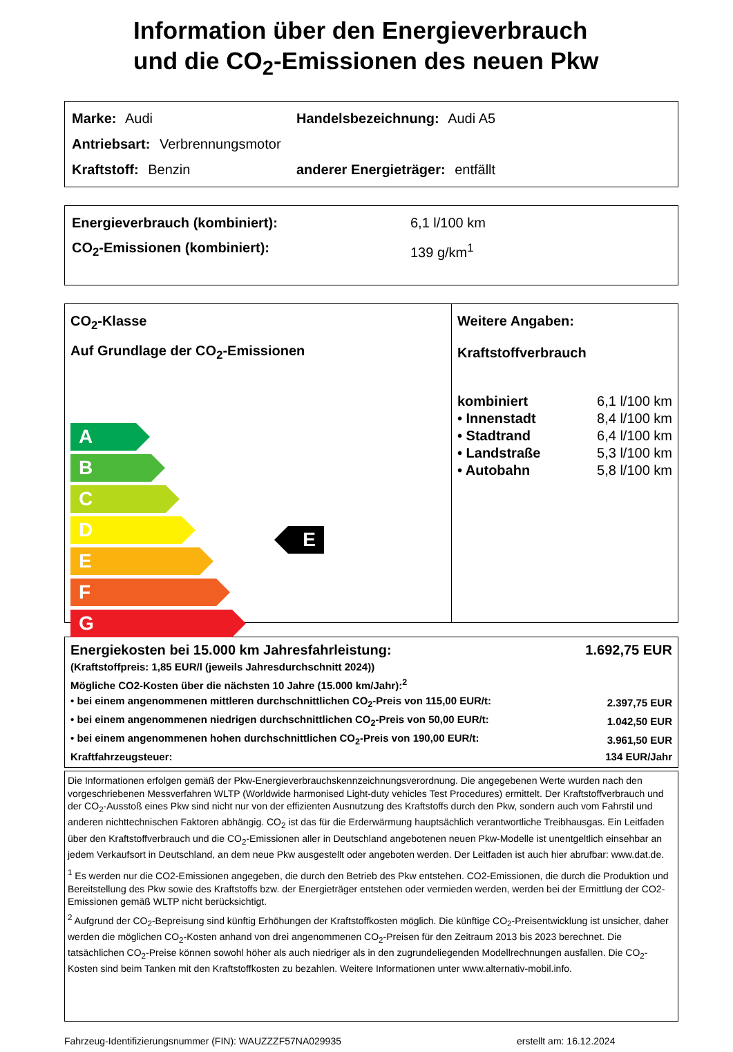Information über den Energieverbrauch
und die CO<sub>2</sub>-Emissionen des neuen Pkw
Marke: Audi Handelsbezeichnung: Audi A5
Antriebsart: Verbrennungsmotor
Kraftstoff: Benzin anderer Energieträger: entfällt
| Energieverbrauch (kombiniert): | 6,1 l/100 km |
| CO<sub>2</sub>-Emissionen (kombiniert): | 139 g/km<sup>1</sup> |
CO<sub>2</sub>-Klasse
Auf Grundlage der CO<sub>2</sub>-Emissionen
A
B
C
D
E
F
G
E
Weitere Angaben:
Kraftstoffverbrauch
| kombiniert | 6,1 l/100 km |
| • Innenstadt | 8,4 l/100 km |
| • Stadtrand | 6,4 l/100 km |
| • Landstraße | 5,3 l/100 km |
| • Autobahn | 5,8 l/100 km |
| Energiekosten bei 15.000 km Jahresfahrleistung: | 1.692,75 EUR |
| (Kraftstoffpreis: 1,85 EUR/l (jeweils Jahresdurchschnitt 2024)) | |
| Mögliche CO2-Kosten über die nächsten 10 Jahre (15.000 km/Jahr):<sup>2</sup> | |
| • bei einem angenommenen mittleren durchschnittlichen CO<sub>2</sub>-Preis von 115,00 EUR/t: | 2.397,75 EUR |
| • bei einem angenommenen niedrigen durchschnittlichen CO<sub>2</sub>-Preis von 50,00 EUR/t: | 1.042,50 EUR |
| • bei einem angenommenen hohen durchschnittlichen CO<sub>2</sub>-Preis von 190,00 EUR/t: | 3.961,50 EUR |
| Kraftfahrzeugsteuer: | 134 EUR/Jahr |
Die Informationen erfolgen gemäß der Pkw-Energieverbrauchskennzeichnungsverordnung. Die angegebenen Werte wurden nach den vorgeschriebenen Messverfahren WLTP (Worldwide harmonised Light-duty vehicles Test Procedures) ermittelt. Der Kraftstoffverbrauch und der CO<sub>2</sub>-Ausstoß eines Pkw sind nicht nur von der effizienten Ausnutzung des Kraftstoffs durch den Pkw, sondern auch vom Fahrstil und anderen nichttechnischen Faktoren abhängig. CO<sub>2</sub> ist das für die Erderwärmung hauptsächlich verantwortliche Treibhausgas. Ein Leitfaden über den Kraftstoffverbrauch und die CO<sub>2</sub>-Emissionen aller in Deutschland angebotenen neuen Pkw-Modelle ist unentgeltlich einsehbar an jedem Verkaufsort in Deutschland, an dem neue Pkw ausgestellt oder angeboten werden. Der Leitfaden ist auch hier abrufbar: www.dat.de.
<sup>1</sup> Es werden nur die CO2-Emissionen angegeben, die durch den Betrieb des Pkw entstehen. CO2-Emissionen, die durch die Produktion und Bereitstellung des Pkw sowie des Kraftstoffs bzw. der Energieträger entstehen oder vermieden werden, werden bei der Ermittlung der CO2-Emissionen gemäß WLTP nicht berücksichtigt.
<sup>2</sup> Aufgrund der CO<sub>2</sub>-Bepreisung sind künftig Erhöhungen der Kraftstoffkosten möglich. Die künftige CO<sub>2</sub>-Preisentwicklung ist unsicher, daher werden die möglichen CO<sub>2</sub>-Kosten anhand von drei angenommenen CO<sub>2</sub>-Preisen für den Zeitraum 2013 bis 2023 berechnet. Die tatsächlichen CO<sub>2</sub>-Preise können sowohl höher als auch niedriger als in den zugrundeliegenden Modellrechnungen ausfallen. Die CO<sub>2</sub>-Kosten sind beim Tanken mit den Kraftstoffkosten zu bezahlen. Weitere Informationen unter www.alternativ-mobil.info.
Fahrzeug-Identifizierungsnummer (FIN): WAUZZZF57NA029935 erstellt am: 16.12.2024